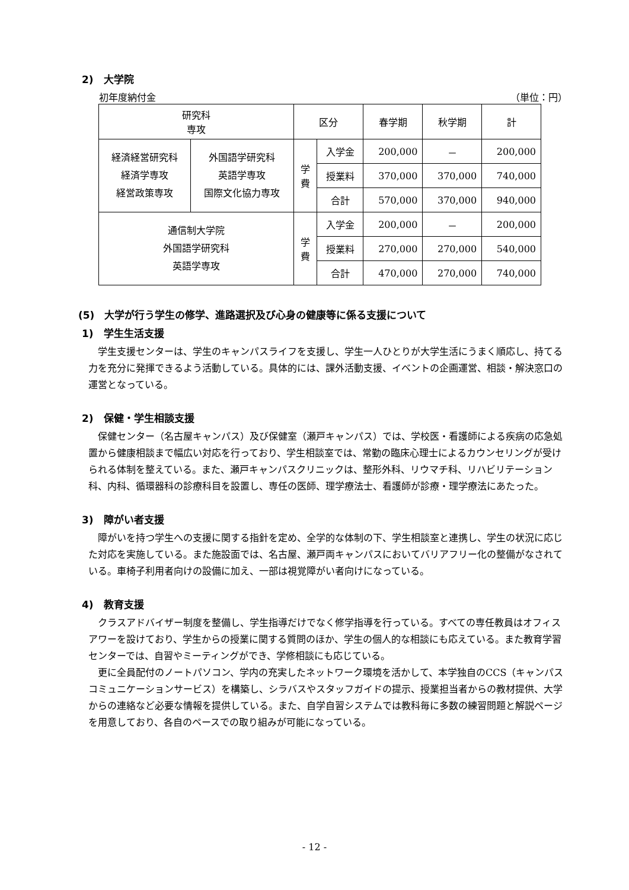2)　大学院
初年度納付金 （単位：円）
| 研究科 専攻 | | 区分 | | 春学期 | 秋学期 | 計 |
| 経済経営研究科 経済学専攻 経営政策専攻 | 外国語学研究科 英語学専攻 国際文化協力専攻 | 学 費 | 入学金 | 200,000 | － | 200,000 |
| | | | 授業料 | 370,000 | 370,000 | 740,000 |
| | | | 合計 | 570,000 | 370,000 | 940,000 |
| 通信制大学院 外国語学研究科 英語学専攻 | | 学 費 | 入学金 | 200,000 | － | 200,000 |
| | | | 授業料 | 270,000 | 270,000 | 540,000 |
| | | | 合計 | 470,000 | 270,000 | 740,000 |
(5)　大学が行う学生の修学、進路選択及び心身の健康等に係る支援について
1)　学生生活支援
学生支援センターは、学生のキャンパスライフを支援し、学生一人ひとりが大学生活にうまく順応し、持てる力を充分に発揮できるよう活動している。具体的には、課外活動支援、イベントの企画運営、相談・解決窓口の運営となっている。
2)　保健・学生相談支援
保健センター（名古屋キャンパス）及び保健室（瀬戸キャンパス）では、学校医・看護師による疾病の応急処置から健康相談まで幅広い対応を行っており、学生相談室では、常勤の臨床心理士によるカウンセリングが受けられる体制を整えている。また、瀬戸キャンパスクリニックは、整形外科、リウマチ科、リハビリテーション科、内科、循環器科の診療科目を設置し、専任の医師、理学療法士、看護師が診療・理学療法にあたった。
3)　障がい者支援
障がいを持つ学生への支援に関する指針を定め、全学的な体制の下、学生相談室と連携し、学生の状況に応じた対応を実施している。また施設面では、名古屋、瀬戸両キャンパスにおいてバリアフリー化の整備がなされている。車椅子利用者向けの設備に加え、一部は視覚障がい者向けになっている。
4)　教育支援
クラスアドバイザー制度を整備し、学生指導だけでなく修学指導を行っている。すべての専任教員はオフィスアワーを設けており、学生からの授業に関する質問のほか、学生の個人的な相談にも応えている。また教育学習センターでは、自習やミーティングができ、学修相談にも応じている。
更に全員配付のノートパソコン、学内の充実したネットワーク環境を活かして、本学独自のCCS（キャンパスコミュニケーションサービス）を構築し、シラバスやスタッフガイドの提示、授業担当者からの教材提供、大学からの連絡など必要な情報を提供している。また、自学自習システムでは教科毎に多数の練習問題と解説ページを用意しており、各自のペースでの取り組みが可能になっている。
- 12 -